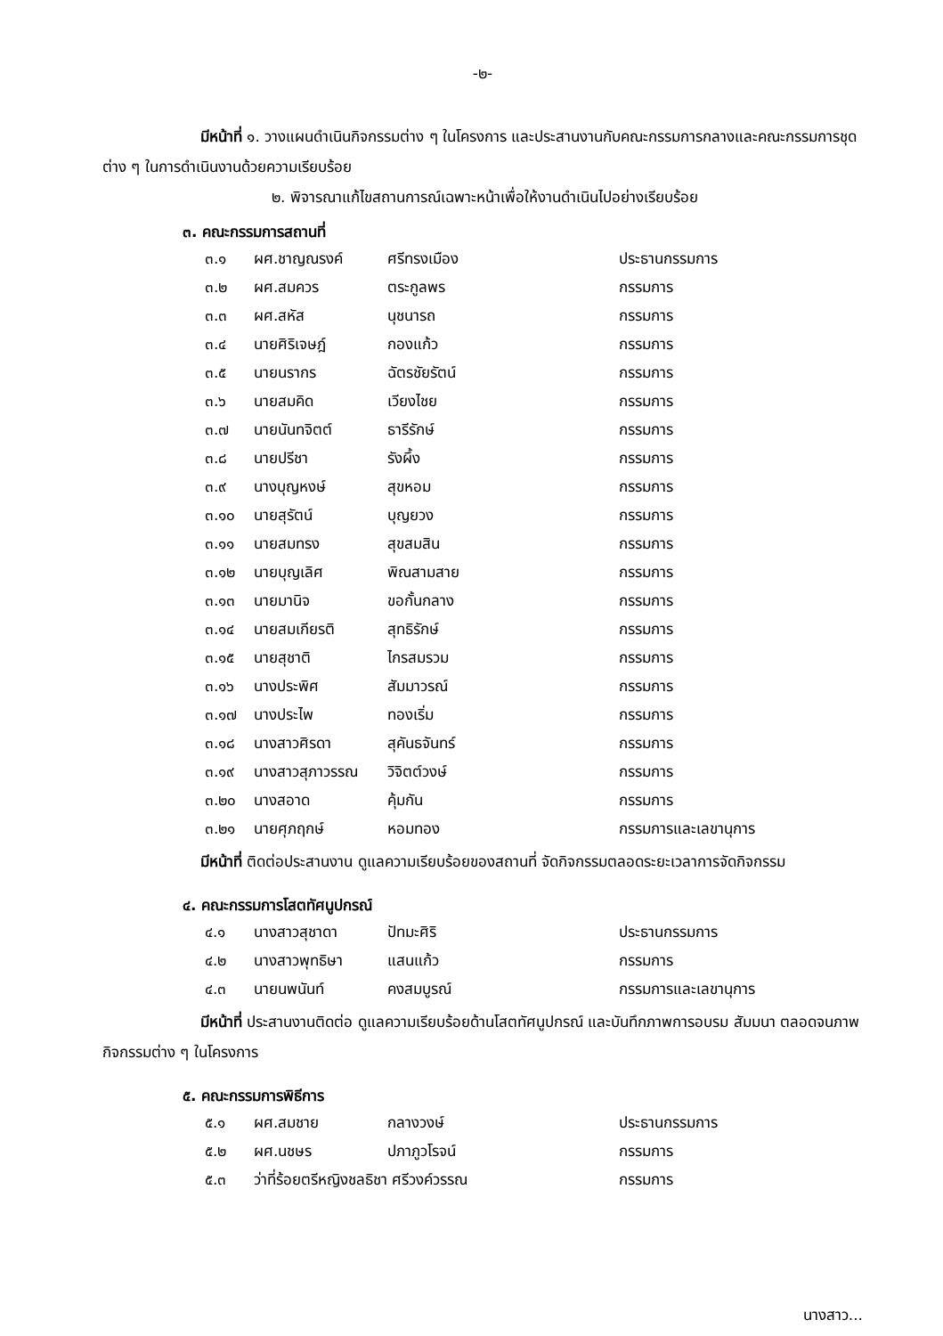-๒-
มีหน้าที่ ๑. วางแผนดำเนินกิจกรรมต่าง ๆ ในโครงการ และประสานงานกับคณะกรรมการกลางและคณะกรรมการชุดต่าง ๆ ในการดำเนินงานด้วยความเรียบร้อย
๒. พิจารณาแก้ไขสถานการณ์เฉพาะหน้าเพื่อให้งานดำเนินไปอย่างเรียบร้อย
๓. คณะกรรมการสถานที่
| ๓.๑ | ผศ.ชาญณรงค์ | ศรีทรงเมือง | ประธานกรรมการ |
| ๓.๒ | ผศ.สมควร | ตระกูลพร | กรรมการ |
| ๓.๓ | ผศ.สหัส | นุชนารถ | กรรมการ |
| ๓.๔ | นายศิริเจษฎ์ | กองแก้ว | กรรมการ |
| ๓.๕ | นายนรากร | ฉัตรชัยรัตน์ | กรรมการ |
| ๓.๖ | นายสมคิด | เวียงไชย | กรรมการ |
| ๓.๗ | นายนันทจิตต์ | ธารีรักษ์ | กรรมการ |
| ๓.๘ | นายปรีชา | รังผึ้ง | กรรมการ |
| ๓.๙ | นางบุญหงษ์ | สุขหอม | กรรมการ |
| ๓.๑๐ | นายสุรัตน์ | บุญยวง | กรรมการ |
| ๓.๑๑ | นายสมทรง | สุขสมสิน | กรรมการ |
| ๓.๑๒ | นายบุญเลิศ | พิณสามสาย | กรรมการ |
| ๓.๑๓ | นายมานิจ | ขอกั้นกลาง | กรรมการ |
| ๓.๑๔ | นายสมเกียรติ | สุทธิรักษ์ | กรรมการ |
| ๓.๑๕ | นายสุชาติ | ไกรสมรวม | กรรมการ |
| ๓.๑๖ | นางประพิศ | สัมมาวรณ์ | กรรมการ |
| ๓.๑๗ | นางประไพ | ทองเริ่ม | กรรมการ |
| ๓.๑๘ | นางสาวศิรดา | สุคันธจันทร์ | กรรมการ |
| ๓.๑๙ | นางสาวสุภาวรรณ | วิจิตต์วงษ์ | กรรมการ |
| ๓.๒๐ | นางสอาด | คุ้มกัน | กรรมการ |
| ๓.๒๑ | นายศุภฤกษ์ | หอมทอง | กรรมการและเลขานุการ |
มีหน้าที่ ติดต่อประสานงาน ดูแลความเรียบร้อยของสถานที่ จัดกิจกรรมตลอดระยะเวลาการจัดกิจกรรม
๔. คณะกรรมการโสตทัศนูปกรณ์
| ๔.๑ | นางสาวสุชาดา | ปัทมะศิริ | ประธานกรรมการ |
| ๔.๒ | นางสาวพุทธิษา | แสนแก้ว | กรรมการ |
| ๔.๓ | นายนพนันท์ | คงสมบูรณ์ | กรรมการและเลขานุการ |
มีหน้าที่ ประสานงานติดต่อ ดูแลความเรียบร้อยด้านโสตทัศนูปกรณ์ และบันทึกภาพการอบรม สัมมนา ตลอดจนภาพกิจกรรมต่าง ๆ ในโครงการ
๕. คณะกรรมการพิธีการ
| ๕.๑ | ผศ.สมชาย | กลางวงษ์ | ประธานกรรมการ |
| ๕.๒ | ผศ.นชษร | ปภาภูวโรจน์ | กรรมการ |
| ๕.๓ | ว่าที่ร้อยตรีหญิงชลธิชา ศรีวงค์วรรณ | | กรรมการ |
นางสาว...